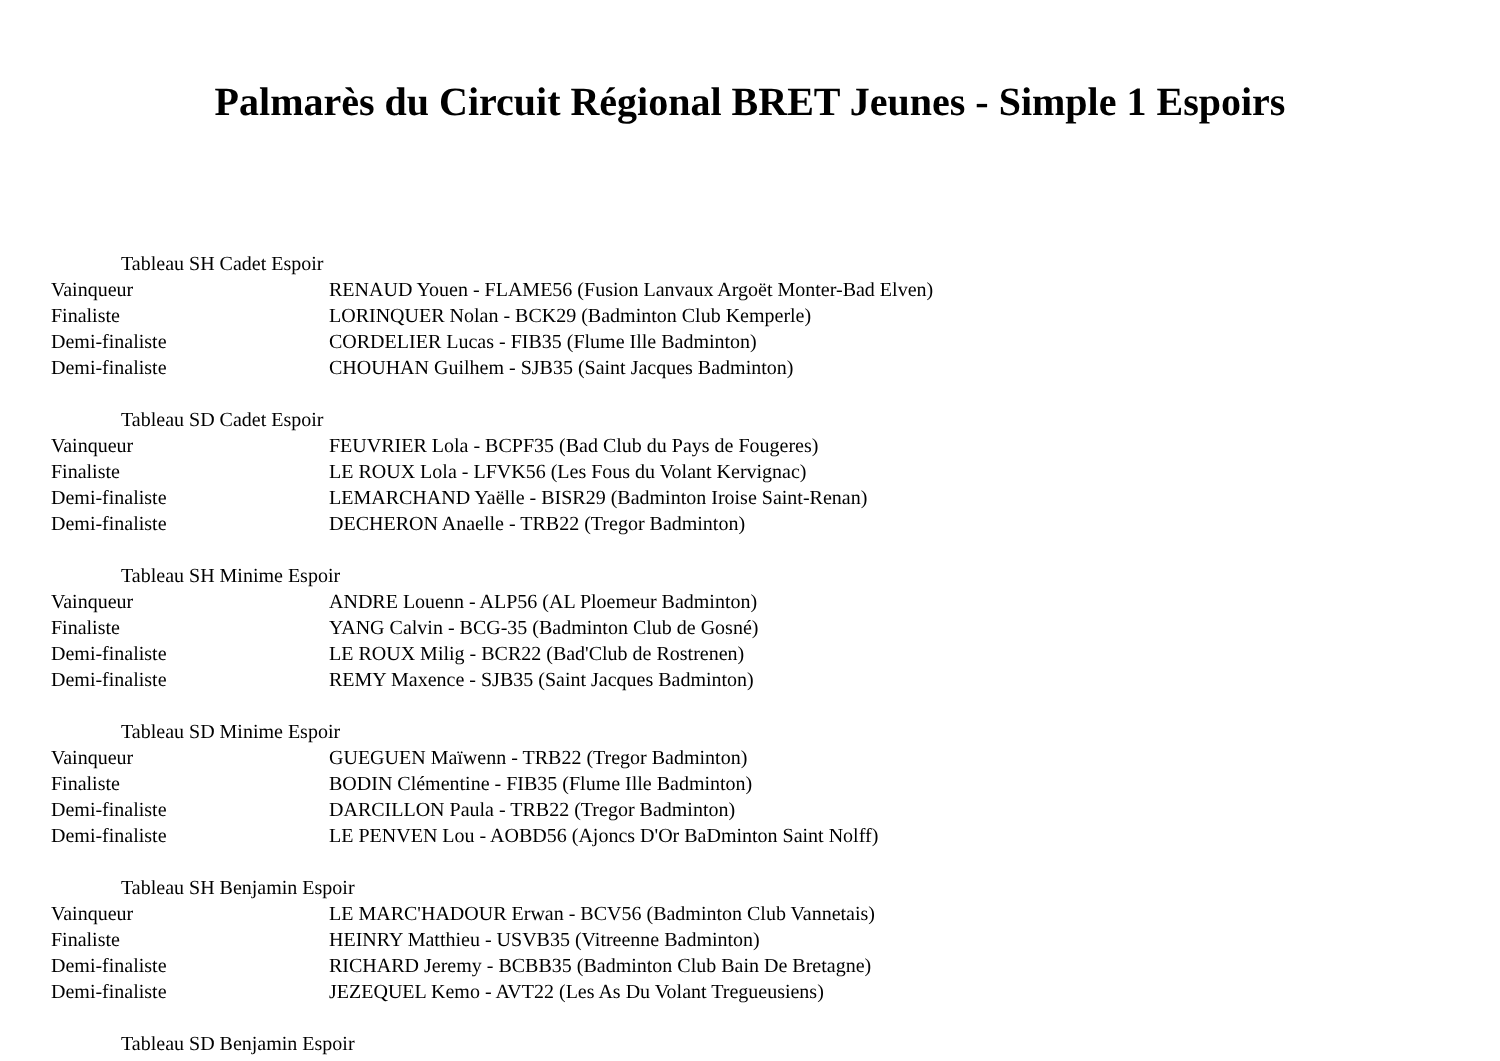Palmarès du Circuit Régional BRET Jeunes - Simple 1 Espoirs
Tableau SH Cadet Espoir
| Vainqueur | RENAUD Youen - FLAME56 (Fusion Lanvaux Argoët Monter-Bad Elven) |
| Finaliste | LORINQUER Nolan - BCK29 (Badminton Club Kemperle) |
| Demi-finaliste | CORDELIER Lucas - FIB35 (Flume Ille Badminton) |
| Demi-finaliste | CHOUHAN Guilhem - SJB35 (Saint Jacques Badminton) |
Tableau SD Cadet Espoir
| Vainqueur | FEUVRIER Lola - BCPF35 (Bad Club du Pays de Fougeres) |
| Finaliste | LE ROUX Lola - LFVK56 (Les Fous du Volant Kervignac) |
| Demi-finaliste | LEMARCHAND Yaëlle - BISR29 (Badminton Iroise Saint-Renan) |
| Demi-finaliste | DECHERON Anaelle - TRB22 (Tregor Badminton) |
Tableau SH Minime Espoir
| Vainqueur | ANDRE Louenn - ALP56 (AL Ploemeur Badminton) |
| Finaliste | YANG Calvin - BCG-35 (Badminton Club de Gosné) |
| Demi-finaliste | LE ROUX Milig - BCR22 (Bad'Club de Rostrenen) |
| Demi-finaliste | REMY Maxence - SJB35 (Saint Jacques Badminton) |
Tableau SD Minime Espoir
| Vainqueur | GUEGUEN Maïwenn - TRB22 (Tregor Badminton) |
| Finaliste | BODIN Clémentine - FIB35 (Flume Ille Badminton) |
| Demi-finaliste | DARCILLON Paula - TRB22 (Tregor Badminton) |
| Demi-finaliste | LE PENVEN Lou - AOBD56 (Ajoncs D'Or BaDminton Saint Nolff) |
Tableau SH Benjamin Espoir
| Vainqueur | LE MARC'HADOUR Erwan - BCV56 (Badminton Club Vannetais) |
| Finaliste | HEINRY Matthieu - USVB35 (Vitreenne Badminton) |
| Demi-finaliste | RICHARD Jeremy - BCBB35 (Badminton Club Bain De Bretagne) |
| Demi-finaliste | JEZEQUEL Kemo - AVT22 (Les As Du Volant Tregueusiens) |
Tableau SD Benjamin Espoir